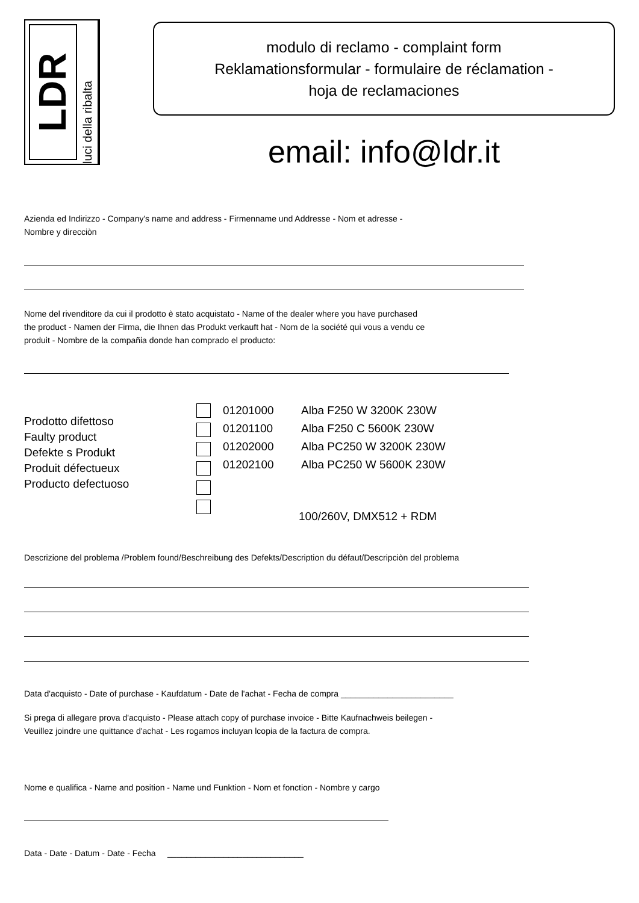LDR
luci della ribalta
modulo di reclamo - complaint form
Reklamationsformular - formulaire de réclamation -
hoja de reclamaciones
email: info@ldr.it
Azienda ed Indirizzo - Company's name and address - Firmenname und Addresse - Nom et adresse -
Nombre y direcciòn
Nome del rivenditore da cui il prodotto è stato acquistato - Name of the dealer where you have purchased
the product - Namen der Firma, die Ihnen das Produkt verkauft hat - Nom de la société qui vous a vendu ce
produit - Nombre de la compañia donde han comprado el producto:
Prodotto difettoso
Faulty product
Defekte s Produkt
Produit défectueux
Producto defectuoso
01201000
01201100
01202000
01202100
Alba F250 W 3200K 230W
Alba F250 C 5600K 230W
Alba PC250 W 3200K 230W
Alba PC250 W 5600K 230W
100/260V, DMX512 + RDM
Descrizione del problema /Problem found/Beschreibung des Defekts/Description du défaut/Descripciòn del problema
Data d'acquisto - Date of purchase - Kaufdatum - Date de l'achat - Fecha de compra ________________________
Si prega di allegare prova d'acquisto - Please attach copy of purchase invoice - Bitte Kaufnachweis beilegen -
Veuillez joindre une quittance d'achat - Les rogamos incluyan lcopia de la factura de compra.
Nome e qualifica - Name and position - Name und Funktion - Nom et fonction - Nombre y cargo
Data - Date - Datum - Date - Fecha _____________________________